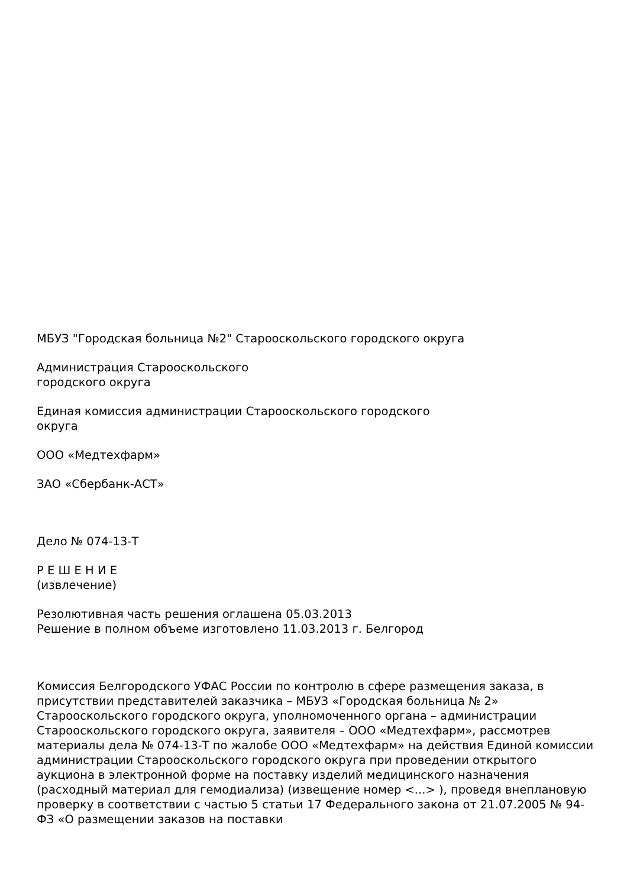МБУЗ "Городская больница №2" Старооскольского городского округа
Администрация Старооскольского
городского округа
Единая комиссия администрации Старооскольского городского
округа
ООО «Медтехфарм»
ЗАО «Сбербанк-АСТ»
Дело № 074-13-Т
Р Е Ш Е Н И Е
(извлечение)
Резолютивная часть решения оглашена 05.03.2013
Решение в полном объеме изготовлено 11.03.2013 г. Белгород
Комиссия Белгородского УФАС России по контролю в сфере размещения заказа, в присутствии представителей заказчика – МБУЗ «Городская больница № 2» Старооскольского городского округа, уполномоченного органа – администрации Старооскольского городского округа, заявителя – ООО «Медтехфарм», рассмотрев материалы дела № 074-13-Т по жалобе ООО «Медтехфарм» на действия Единой комиссии администрации Старооскольского городского округа при проведении открытого аукциона в электронной форме на поставку изделий медицинского назначения (расходный материал для гемодиализа) (извещение номер <...> ), проведя внеплановую проверку в соответствии с частью 5 статьи 17 Федерального закона от 21.07.2005 № 94-ФЗ «О размещении заказов на поставки